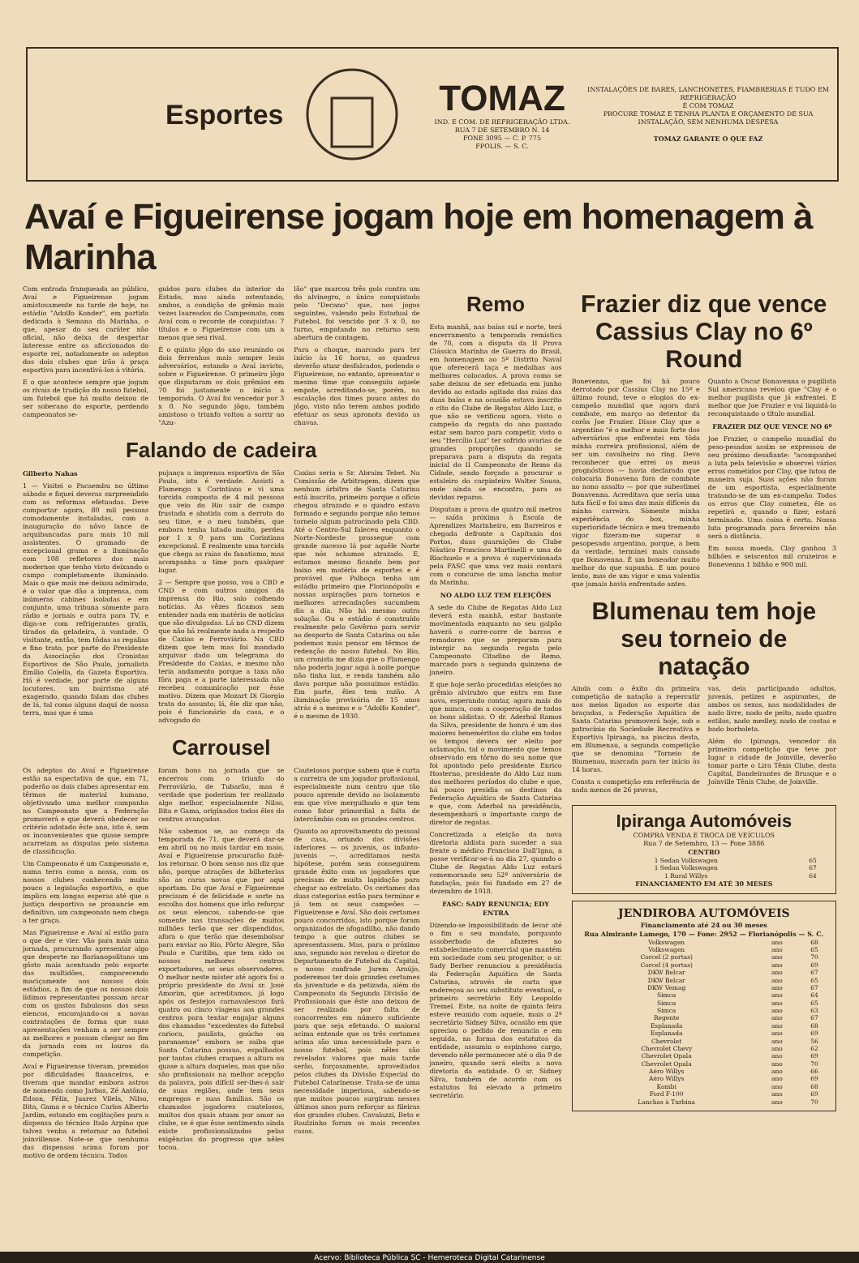Esportes
TOMAZ
IND. E COM. DE REFRIGERAÇÃO LTDA.
RUA 7 DE SETEMBRO N. 14
FONE 3095 — C. P. 775
FPOLIS. — S. C.
INSTALAÇÕES DE BARES, LANCHONETES, FIAMBRERIAS E TUDO EM REFRIGERAÇÃO
É COM TOMAZ
PROCURE TOMAZ E TENHA PLANTA E ORÇAMENTO DE SUA INSTALAÇÃO, SEM NENHUMA DESPESA
TOMAZ GARANTE O QUE FAZ
Avaí e Figueirense jogam hoje em homenagem à Marinha
Com entrada franqueada ao público, Avaí e Figueirense jogam amistosamente na tarde de hoje, no estádio "Adolfo Konder", em partida dedicada à Semana da Marinha, o que, apesar do seu caráter não oficial, não deixa de despertar interesse entre os aficcionados do esporte rei, notadamente os adeptos dos dois clubes que irão à praça esportiva para incentivá-los à vitória.
E o que acontece sempre que jogam os rivais de tradição do nosso futebol, um futebol que há muito deixou de ser soberano do esporte, perdendo campeonatos se-
guidos para clubes do interior do Estado, mas ainda ostentando, ambos, a condição de grêmio mais vezes laureados do Campeonato, com Avaí com o recorde de conquistas: 7 títulos e o Figueirense com um a menos que seu rival.
É o quinto jôgo do ano reunindo os dois ferrenhos mais sempre leais adversários, estando o Avaí invicto, sobre o Figueirense. O primeiro jôgo que disputaram os dois grêmios em 70 foi justamente o início a temporada. O Avaí foi vencedor por 3 x 0. No segundo jôgo, também amistoso o triunfo voltou a sorrir ao "Azu-
lão" que marcou três gols contra um do alvinegro, o único conquistado pelo "Decano" que, nos jogos seguintes, valendo pelo Estadual de Futebol, foi vencido por 3 x 0, no turno, empatando no returno sem abertura de contagem.
Para o choque, marcado para ter início às 16 horas, os quadros deverão atuar desfalcados, podendo o Figueirense, no entanto, apresentar o mesmo time que conseguiu aquele empate, acreditando-se, porém, na escalação dos times pouco antes do jôgo, visto não terem ambos podido efetuar os seus apronots devido as chuvas.
Falando de cadeira
Gilberto Nahas
1 — Visitei o Pacaembu no último sábado e fiquei deveras surpreendido com as reformas efetuadas. Deve comportar agora, 80 mil pessoas comodamente instaladas, com a inauguração do nôvo lance de arquibancadas para mais 10 mil assistentes. O gramado de excepcional grama e a iluminação com 108 refletores dos mais modernos que tenho visto deixando o campo completamente iluminado. Mais o que mais me deixou admirado, é o valor que dão a imprensa, com inúmeras cabines isoladas e em conjunto, uma tribuna sòmente para rádio e jornais e outra para TV, e diga-se com refrigerantes gratis, tirados da geladeira, à vontade. O visitante, então, tem tôdas as regalias e fino trato, por parte do Presidente da Associação dos Cronistas Esportivos de São Paulo, jornalista Emílio Colella, da Gazeta Esportiva. Há é verdade, por parte de alguns locutores, um bairrismo até exagerado, quando falam dos clubes de lá, tal como alguns daqui de nossa terra, mas que é uma
pujança a imprensa esportiva de São Paulo, isto é verdade. Assisti a Flamengo x Corintians e vi uma torcida composta de 4 mil pessoas que veio do Rio saír de campo frustada e abatida com a derrota do seu time, e o meu também, que embora tenha lutado muito, perdeu por 1 x 0 para um Corintians excepcional. É realmente uma torcida que chega as raias do fanatismo, mas acompanha o time para qualquer lugar.
2 — Sempre que posso, vou a CBD e CND e com outros amigos da imprensa do Rio, saio colhendo notícias. Às vêzes ficamos sem entender nada em matéria de notícias que são divulgadas. Lá no CND dizem que não há realmente nada a respeito de Caxias e Ferroviário. Na CBD dizem que tem mas foi mandado arquivar dado um telegrama do Presidente do Caxias, e mesmo não teria andamento porque a taxa não fôra paga e a parte interessada não recebeu comunicação por êsse motivo. Dizem que Mozart Di Giorgio trata do assunto; lá, êle diz que não, pois é funcionário da casa, e o advogado do
Caxias seria o Sr. Abraim Tebet. Na Comissão de Arbitragem, dizem que nenhum árbitro de Santa Catarina está inscrito, primeiro porque o ofício chegou atrazado e o quadro estava formado e segundo porque não temos torneio algum patrocinado pela CBD. Até o Centro-Sul faleceu enquanto o Norte-Nordeste prossegue com grande sucesso lá por aquêle Norte que nós achamos atrazado. E, estamos mesmo ficando bem por baixo em matéria de esportes e é provável que Palhoça tenha um estádio primeiro que Florianópolis e nossas aspirações para torneios e melhores arrecadações sucumbem dia a dia. Não há mesmo outra solução. Ou o estádio é construído realmente pelo Govêrno para servir ao desporto de Santa Catarina ou não podemos mais pensar em têrmos de redenção do nosso futebol. No Rio, um cronista me dizia que o Flamengo não poderia jogar aqui à noite porque não tinha luz, e renda também não dava porque não possuimos estádio. Em parte, êles tem razão. A iluminação provisória de 15 anos atrás é a mesmo e o "Adolfo Konder", é o mesmo de 1930.
Carrousel
Os adeptos do Avaí e Figueirense estão na espectativa de que, em 71, poderão os dois clubes apresentar em têrmos de material humano, objetivando uma melhor campanha no Campeonato que a Federação promoverá e que deverá obedecer ao critério adotado êste ano, isto é, sem os inconvenientes que quase sempre acarretam as disputas pelo sistema de classificação.
Um Campeonato é um Campeonato e, numa terra como a nossa, com os nossos clubes conhecendo muito pouco a legislação esportiva, o que implica em longas esperas até que a justiça desportiva se pronuncie em definitivo, um campeonato nem chega a ter graça.
Mas Figueirense e Avaí aí estão para o que der e vier. Vão para mais uma jornada, procurando apresentar algo que desperte no florianopolitano um gôsto mais acentuado pelo esporte das multidões, comparecendo maciçamente aos nossos dois estádios, a fim de que os nossos dois lídimos representantes possam arcar com os gastos fabulosos dos seus elencos, encorajando-os a novas contratações de forma que suas apresentações venham a ser sempre as melhores e possam chegar ao fim da jornada com os louros da competição.
Avaí e Figueirense tiveram, premidos por dificuldades financeiras, e tiveram que mandar embora astros de nomeada como Jarbas, Zé Antônio, Edson, Félix, Juarez Vilela, Nilso, Bita, Gama e o técnico Carlos Alberto Jardim, estando em cogitações para a dispensa do técnico Italo Arpino que talvez venha a retornar ao futebol joinvillense. Note-se que nenhuma das dispensas acima foram por motivo de ordem técnica. Todos
foram bons na jornada que se encerrou com o triunfo do Ferroviário, de Tubarão, mas é verdade que poderiam ter realizado algo melhor, especialmente Nilso, Bita e Gama, originados todos êles do centros avançados.
Não sabemos se, ao começo da temporada de 71, que deverá dar-se em abril ou no mais tardar em maio, Avaí e Figueirense procurarão fazê-los retornar. O bom senso nos diz que não, porque atrações de bilheterias são as caras novas que por aqui aportam. Do que Avaí e Figueirense precisam é de felicidade e sorte na escolha dos homens que irão reforçar os seus elencos, sabendo-se que somente nas transações de muitos milhões terão que ser dispendidos, afora o que terão que desembolsar para enviar ao Rio, Pôrto Alegre, São Paulo e Curitiba, que tem sido os nossos melhores centros exportadores, os seus observadores. O melhor neste mister até agora foi o próprio presidente do Avaí sr. José Amorim, que acreditamos, já logo após os festejos carnavalescos fará quatro ou cinco viagens aos grandes centros para tentar engajar alguns dos chamados "excedentes do futebol carioca, paulista, gaúcho ou paranaense" embora se saiba que Santa Catarina possua, espalhados por tantos clubes craques a altura ou quase a altura daqueles, mas que não são profissionais na melhor acepção da palavra, pois difícil ser-lhes-á sair de suas regiões, onde tem seus empregos e suas famílias. São os chamados jogadores cautelosos, muitos dos quais atuam por amor ao clube, se é que êsse sentimento ainda existe profissionalizados pelas exigências do progresso que nêles tocou.
Cautelosos porque sabem que é curta a carreira de um jogador profissional, especialmente num centro que tão pouco aprende devido ao isolamento em que vive mergulhado e que tem como fator primordial a falta de intercâmbio com os grandes centros.
Quanto ao aproveitamento do pessoal de casa, oriundo das divisões inferiores — os juvenis, os infanto-juvenis —, acreditamos nesta hipótese, porém sem conseguirem grande êxito com os jogadores que precisam de muita lapidação para chegar ao estrelato. Os certames das duas categorias estão para terminar e já tem os seus campeões — Figueirense e Avaí. São dois certames pouco concorridos, isto porque foram organizados de afogadilho, não dando tempo a que outros clubes se apresentassem. Mas, para o próximo ano, segundo nos revelou o diretor do Departamento de Futebol da Capital, o nosso confrade Jarem Araújo, poderemos ter dois grandes certames da juventude e da petizada, além do Campeonato da Segunda Divisão de Profissionais que êste ano deixou de ser realizado por falta de concorrentes em número suficiente para que seja efetuado. O maioral acima entende que os três certames acima são uma necessidade para o nosso futebol, pois nêles são revelados valores que mais tarde serão, forçosamente, aproveitados pelos clubes da Divisão Especial do Futebol Catarinense. Trata-se de uma necessidade imperiosa, sabendo-se que muitos poucos surgiram nesses últimos anos para reforçar as fileiras dos grandes clubes. Cavalazzi, Beto e Raulzinho foram os mais recentes casos.
Remo
Esta manhã, nas baías sul e norte, terá encerramento a temporada remística de 70, com a disputa da II Prova Clássica Marinha de Guerra do Brasil, em homenagem ao 5º Distrito Naval que oferecerá taça e medalhas aos melhores colocados. A prova como se sabe deixou de ser efetuada em junho devido ao estado agitado das raias das duas baías e na ocasião estava inscrito o cito do Clube de Regatas Aldo Luz, o que não se verificou agora, visto o campeão da regata do ano passado estar sem barco para competir, visto o seu "Hercílio Luz" ter sofrido avarias de grandes proporções quando se preparava para a disputa da regata inicial do II Campeonato de Remo da Cidade, sendo forçado a procurar o estaleiro do carpinteiro Walter Sousa, onde ainda se encontra, para os devidos reparos.
Disputam a prova de quatro mil metros — saída próxima à Escola de Aprendizes Marinheiro, em Barreiros e chegada defronte a Capitania dos Portos, duas guarnições do Clube Náutico Francisco Martinelli e uma do Riachuelo e a prova é supervisionada pela FASC que uma vez mais contará com o concurso de uma lancha motor da Marinha.
NO ALDO LUZ TEM ELEIÇÕES
A sede do Clube de Regatas Aldo Luz deverá esta manhã, estar bastante movimentada enquanto no seu galpão haverá o corre-corre de barcos e remadores que se preparam para intergir na segunda regata pelo Campeonato Citadino de Remo, marcado para a segunda quinzena de janeiro.
E que hoje serão procedidas eleições no grêmio alvirubro que entra em fase nova, esperando contar, agora mais do que nunca, com a cooperação de todos os bons aldistas. O dr. Aderbal Ramos da Silva, presidente de honra é um dos maiores beneméritos do clube em todos os tempos devera ser eleito por aclamação, tal o movimento que temos observado em tôrno do seu nome que foi apontado pelo presidente Enrico Hosterno, presidente do Aldo Luz num dos melhores períodos do clube e que, há pouco presidia os destinos da Federação Aquática de Santa Catarina e que, com Aderbal na presidência, desempenhará o importante cargo de diretor de regatas.
Concretizada a eleição da nova diretoria aldista para suceder a sua frente o médico Francisco Dall'Igna, a posse verificar-se-á no dia 27, quando o Clube de Regatas Aldo Luz estará comemorando seu 52º aniversário de fundação, pois foi fundado em 27 de dezembro de 1918.
FASC: SADY RENUNCIA; EDY ENTRA
Dizendo-se impossibilitado de levar até o fim o seu mandato, porquanto assoberbado de afazeres no estabelecimento comercial que mantém em sociedade com seu progenitor, o sr. Sady Berber renunciou a presidência da Federação Aquática de Santa Catarina, através de carta que endereçou ao seu substituto eventual, o primeiro secretário Edy Leopoldo Tremel. Este, na noite de quinta feira esteve reunido com aquele, mais o 2º secretário Sidney Silva, ocasião em que apreciou o pedido de renuncia e em seguida, na forma dos estatutos da entidade, assumiu o espinhoso cargo, devendo nêle permanecer até o dia 9 de janeiro, quando será eleita a nova diretoria da entidade. O sr. Sidney Silva, também de acordo com os estatutos foi elevado a primeiro secretário.
Frazier diz que vence Cassius Clay no 6º Round
Bonevenna, que foi há pouco derrotado por Cassius Clay no 15º e último round, teve o elogios do ex-campeão mundial que agora dará combate, em março ao detentor da corôa Joe Frazier. Disse Clay que o argentino "é o melhor e mais forte dos adversários que enfrentei em tôda minha carreira profissional, além de ser um cavalheiro no ring. Devo reconhecer que errei os meus prognósticos — havia declarado que colocaria Bonavena fora de combate no nono assalto — por que subestimei Bonavenna. Acreditava que seria uma luta fácil e foi uma das mais difíceis da minha carreira. Sòmente minha experiência do box, minha superioridade técnica e meu tremendo vigor fizeram-me superar o pesopesado argentino, porque, a bem da verdade, terminei mais cansado que Bonavenna. É um boxeador muito melhor do que supunha. E um pouco lento, mas de um vigor e uma valentia que jamais havia enfrentado antes.
Quanto a Oscar Bonavenna o pugilista Sul americano revelou que "Clay é o melhor pugilista que já enfrentei. E melhor que Joe Frazier e vai liquidá-lo reconquistando o título mundial.
FRAZIER DIZ QUE VENCE NO 6º
Joe Frazier, o campeão mundial do peso-pesados assim se expressou de seu próximo desafiante: "acompanhei a luta pela televisão e observei vários erros cometidos por Clay, que lutou de maneira suja. Suas ações não foram de um esportista, especialmente tratando-se de um ex-campeão. Todos os erros que Clay cometeu, êle os repetirá e, quando o fizer, estará terminado. Uma coisa é certa. Nossa luta programada para fevereiro não será a distância.
Em nossa moeda, Clay ganhou 3 bilhões e seiscentos mil cruzeiros e Bonevenna 1 bilhão e 900 mil.
Blumenau tem hoje seu torneio de natação
Ainda com o êxito da primeira competição de natação a repercutir nos meios ligados ao esporte das braçadas, a Federação Aquática de Santa Catarina promoverá hoje, sob o patrocínio da Sociedade Recreativa e Esportiva Ipiranga, na piscina desta, em Blumenau, a segunda competição que se denomina "Torneio de Blumenau, marcada para ter início às 14 horas.
Consta a competição em referência de nada menos de 26 provas,
vas, dela participando adultos, juvenis, petizes e aspirantes, de ambos os sexos, nas modalidades de nado livre, nado de peito, nado quatro estilos, nado medley, nado de costas e bado borboleta.
Além do Ipiranga, vencedor da primeira competição que teve por lugar a cidade de Joinville, deverão tomar parte o Lira Tênis Clube, desta Capital, Bandeirantes de Brusque e o Joinville Tênis Clube, de Joinville.
Ipiranga Automóveis
COMPRA VENDA E TROCA DE VEÍCULOS
Rua 7 de Setembro, 13 — Fone 3886
CENTRO
| 1 Sedan Volkswagen | 65 |
| 1 Sedan Volkswagen | 67 |
| 1 Rural Willys | 64 |
FINANCIAMENTO EM ATÉ 30 MESES
JENDIROBA AUTOMÓVEIS
Financiamento até 24 ou 30 meses
Rua Almirante Lamego, 170 — Fone: 2952 — Florianópolis — S. C.
| Volkswagen | ano | 68 |
| Volkswagen | ano | 65 |
| Corcel (2 portas) | ano | 70 |
| Corcel (4 portas) | ano | 69 |
| DKW Belcar | ano | 67 |
| DKW Belcar | ano | 65 |
| DKW Vemag | ano | 67 |
| Simca | ano | 64 |
| Simca | ano | 65 |
| Simca | ano | 63 |
| Regente | ano | 67 |
| Esplanada | ano | 68 |
| Esplanada | ano | 69 |
| Chevrolet | ano | 56 |
| Chevrolet Chevy | ano | 62 |
| Chevrolet Opala | ano | 69 |
| Chevrolet Opala | ano | 70 |
| Aéro Willys | ano | 66 |
| Aéro Willys | ano | 69 |
| Kombi | ano | 68 |
| Ford F-100 | ano | 69 |
| Lanchas à Turbina | ano | 70 |
Acervo: Biblioteca Pública SC - Hemeroteca Digital Catarinense